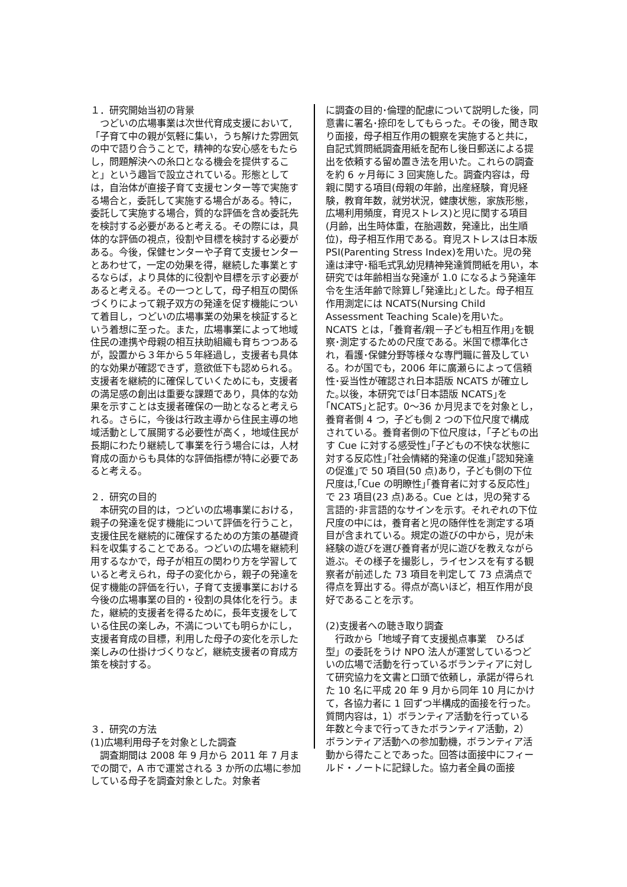１．研究開始当初の背景
　つどいの広場事業は次世代育成支援において,「子育て中の親が気軽に集い，うち解けた雰囲気の中で語り合うことで，精神的な安心感をもたらし，問題解決への糸口となる機会を提供すること」という趣旨で設立されている。形態としては，自治体が直接子育て支援センター等で実施する場合と，委託して実施する場合がある。特に，委託して実施する場合，質的な評価を含め委託先を検討する必要があると考える。その際には，具体的な評価の視点，役割や目標を検討する必要がある。今後，保健センターや子育て支援センターとあわせて，一定の効果を得，継続した事業とするならば，より具体的に役割や目標を示す必要があると考える。その一つとして，母子相互の関係づくりによって親子双方の発達を促す機能について着目し，つどいの広場事業の効果を検証するという着想に至った。また，広場事業によって地域住民の連携や母親の相互扶助組織も育ちつつあるが，設置から３年から５年経過し，支援者も具体的な効果が確認できず，意欲低下も認められる。支援者を継続的に確保していくためにも，支援者の満足感の創出は重要な課題であり，具体的な効果を示すことは支援者確保の一助となると考えられる。さらに，今後は行政主導から住民主導の地域活動として展開する必要性が高く，地域住民が長期にわたり継続して事業を行う場合には，人材育成の面からも具体的な評価指標が特に必要であると考える。
２．研究の目的
　本研究の目的は，つどいの広場事業における，親子の発達を促す機能について評価を行うこと，支援住民を継続的に確保するための方策の基礎資料を収集することである。つどいの広場を継続利用するなかで，母子が相互の関わり方を学習していると考えられ，母子の変化から，親子の発達を促す機能の評価を行い，子育て支援事業における今後の広場事業の目的・役割の具体化を行う。また，継続的支援者を得るために，長年支援をしている住民の楽しみ，不満についても明らかにし，支援者育成の目標，利用した母子の変化を示した楽しみの仕掛けづくりなど，継続支援者の育成方策を検討する。
３．研究の方法
(1)広場利用母子を対象とした調査
　調査期間は 2008 年 9 月から 2011 年 7 月までの間で，A 市で運営される 3 か所の広場に参加している母子を調査対象とした。対象者
に調査の目的･倫理的配慮について説明した後，同意書に署名･捺印をしてもらった。その後，聞き取り面接，母子相互作用の観察を実施すると共に，自記式質問紙調査用紙を配布し後日郵送による提出を依頼する留め置き法を用いた。これらの調査を約 6 ヶ月毎に 3 回実施した。調査内容は，母親に関する項目(母親の年齢，出産経験，育児経験，教育年数，就労状況，健康状態，家族形態，広場利用頻度，育児ストレス)と児に関する項目(月齢，出生時体重，在胎週数，発達比，出生順位)，母子相互作用である。育児ストレスは日本版 PSI(Parenting Stress Index)を用いた。児の発達は津守･稲毛式乳幼児精神発達質問紙を用い，本研究では年齢相当な発達が 1.0 になるよう発達年令を生活年齢で除算し｢発達比｣とした。母子相互作用測定には NCATS(Nursing Child Assessment Teaching Scale)を用いた。NCATS とは，｢養育者/親－子ども相互作用｣を観察･測定するための尺度である。米国で標準化され，看護･保健分野等様々な専門職に普及している。わが国でも，2006 年に廣瀬らによって信頼性･妥当性が確認され日本語版 NCATS が確立した｡以後，本研究では｢日本語版 NCATS｣を｢NCATS｣と記す。0～36 か月児までを対象とし，養育者側 4 つ，子ども側 2 つの下位尺度で構成されている。養育者側の下位尺度は，｢子どもの出す Cue に対する感受性｣｢子どもの不快な状態に対する反応性｣｢社会情緒的発達の促進｣｢認知発達の促進｣で 50 項目(50 点)あり，子ども側の下位尺度は,｢Cue の明瞭性｣｢養育者に対する反応性｣で 23 項目(23 点)ある。Cue とは，児の発する言語的･非言語的なサインを示す。それぞれの下位尺度の中には，養育者と児の随伴性を測定する項目が含まれている。規定の遊びの中から，児が未経験の遊びを選び養育者が児に遊びを教えながら遊ぶ。その様子を撮影し，ライセンスを有する観察者が前述した 73 項目を判定して 73 点満点で得点を算出する。得点が高いほど，相互作用が良好であることを示す。
(2)支援者への聴き取り調査
　行政から「地域子育て支援拠点事業　ひろば型」の委託をうけ NPO 法人が運営しているつどいの広場で活動を行っているボランティアに対して研究協力を文書と口頭で依頼し，承諾が得られた 10 名に平成 20 年 9 月から同年 10 月にかけて，各協力者に 1 回ずつ半構成的面接を行った。質問内容は，1）ボランティア活動を行っている年数と今まで行ってきたボランティア活動，2）ボランティア活動への参加動機，ボランティア活動から得たことであった。回答は面接中にフィールド・ノートに記録した。協力者全員の面接